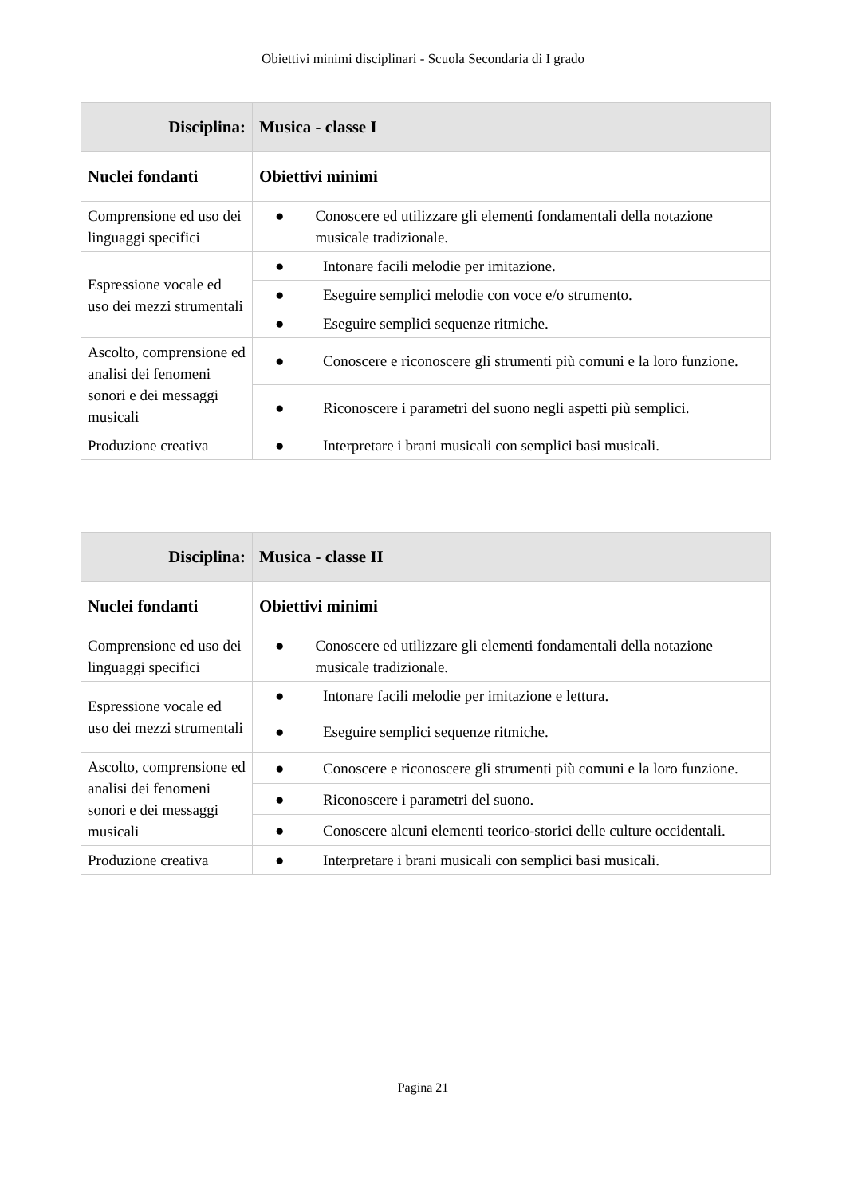Obiettivi minimi disciplinari - Scuola Secondaria di I grado
| Disciplina: | Musica - classe I |
| Nuclei fondanti | Obiettivi minimi |
| Comprensione ed uso dei linguaggi specifici | ● Conoscere ed utilizzare gli elementi fondamentali della notazione musicale tradizionale. |
| Espressione vocale ed uso dei mezzi strumentali | ● Intonare facili melodie per imitazione. |
| | ● Eseguire semplici melodie con voce e/o strumento. |
| | ● Eseguire semplici sequenze ritmiche. |
| Ascolto, comprensione ed analisi dei fenomeni sonori e dei messaggi musicali | ● Conoscere e riconoscere gli strumenti più comuni e la loro funzione. |
| | ● Riconoscere i parametri del suono negli aspetti più semplici. |
| Produzione creativa | ● Interpretare i brani musicali con semplici basi musicali. |
| Disciplina: | Musica - classe II |
| Nuclei fondanti | Obiettivi minimi |
| Comprensione ed uso dei linguaggi specifici | ● Conoscere ed utilizzare gli elementi fondamentali della notazione musicale tradizionale. |
| Espressione vocale ed uso dei mezzi strumentali | ● Intonare facili melodie per imitazione e lettura. |
| | ● Eseguire semplici sequenze ritmiche. |
| Ascolto, comprensione ed analisi dei fenomeni sonori e dei messaggi musicali | ● Conoscere e riconoscere gli strumenti più comuni e la loro funzione. |
| | ● Riconoscere i parametri del suono. |
| | ● Conoscere alcuni elementi teorico-storici delle culture occidentali. |
| Produzione creativa | ● Interpretare i brani musicali con semplici basi musicali. |
Pagina 21